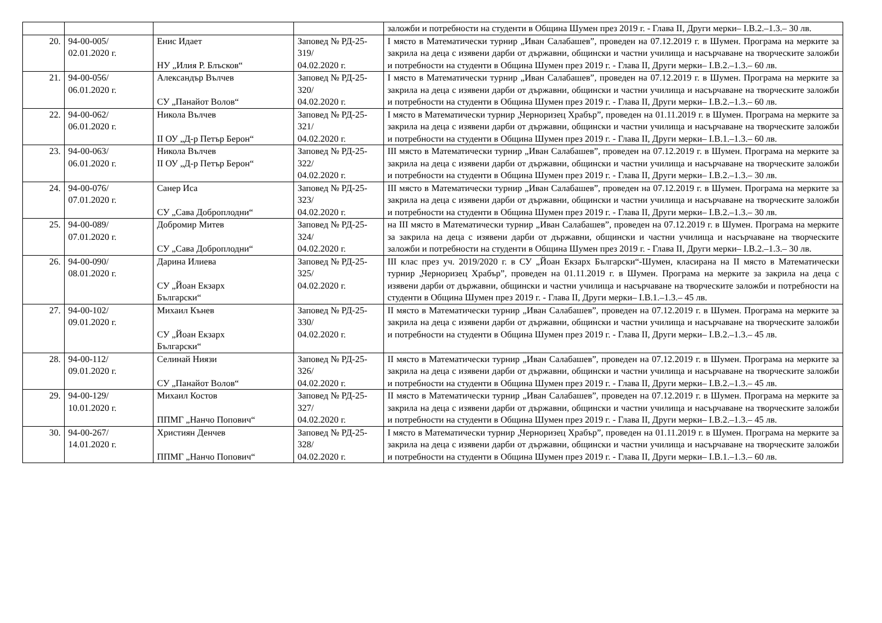| | | | | заложби и потребности на студенти в Община Шумен през 2019 г. - Глава II, Други мерки– I.В.2.–1.3.– 30 лв. |
| 20. | 94-00-005/ 02.01.2020 г. | Енис Идает НУ „Илия Р. Блъсков“ | Заповед № РД-25-319/ 04.02.2020 г. | I място в Математически турнир „Иван Салабашев”, проведен на 07.12.2019 г. в Шумен. Програма на мерките за закрила на деца с изявени дарби от държавни, общински и частни училища и насърчаване на творческите заложби и потребности на студенти в Община Шумен през 2019 г. - Глава II, Други мерки– I.В.2.–1.3.– 60 лв. |
| 21. | 94-00-056/ 06.01.2020 г. | Александър Вълчев СУ „Панайот Волов“ | Заповед № РД-25-320/ 04.02.2020 г. | I място в Математически турнир „Иван Салабашев”, проведен на 07.12.2019 г. в Шумен. Програма на мерките за закрила на деца с изявени дарби от държавни, общински и частни училища и насърчаване на творческите заложби и потребности на студенти в Община Шумен през 2019 г. - Глава II, Други мерки– I.В.2.–1.3.– 60 лв. |
| 22. | 94-00-062/ 06.01.2020 г. | Никола Вълчев II ОУ „Д-р Петър Берон“ | Заповед № РД-25-321/ 04.02.2020 г. | I място в Математически турнир „Черноризец Храбър”, проведен на 01.11.2019 г. в Шумен. Програма на мерките за закрила на деца с изявени дарби от държавни, общински и частни училища и насърчаване на творческите заложби и потребности на студенти в Община Шумен през 2019 г. - Глава II, Други мерки– I.В.1.–1.3.– 60 лв. |
| 23. | 94-00-063/ 06.01.2020 г. | Никола Вълчев II ОУ „Д-р Петър Берон“ | Заповед № РД-25-322/ 04.02.2020 г. | III място в Математически турнир „Иван Салабашев”, проведен на 07.12.2019 г. в Шумен. Програма на мерките за закрила на деца с изявени дарби от държавни, общински и частни училища и насърчаване на творческите заложби и потребности на студенти в Община Шумен през 2019 г. - Глава II, Други мерки– I.В.2.–1.3.– 30 лв. |
| 24. | 94-00-076/ 07.01.2020 г. | Санер Иса СУ „Сава Доброплодни“ | Заповед № РД-25-323/ 04.02.2020 г. | III място в Математически турнир „Иван Салабашев”, проведен на 07.12.2019 г. в Шумен. Програма на мерките за закрила на деца с изявени дарби от държавни, общински и частни училища и насърчаване на творческите заложби и потребности на студенти в Община Шумен през 2019 г. - Глава II, Други мерки– I.В.2.–1.3.– 30 лв. |
| 25. | 94-00-089/ 07.01.2020 г. | Добромир Митев СУ „Сава Доброплодни“ | Заповед № РД-25-324/ 04.02.2020 г. | на III място в Математически турнир „Иван Салабашев”, проведен на 07.12.2019 г. в Шумен. Програма на мерките за закрила на деца с изявени дарби от държавни, общински и частни училища и насърчаване на творческите заложби и потребности на студенти в Община Шумен през 2019 г. - Глава II, Други мерки– I.В.2.–1.3.– 30 лв. |
| 26. | 94-00-090/ 08.01.2020 г. | Дарина Илиева СУ „Йоан Екзарх Български“ | Заповед № РД-25-325/ 04.02.2020 г. | III клас през уч. 2019/2020 г. в СУ „Йоан Екзарх Български“-Шумен, класирана на II място в Математически турнир „Черноризец Храбър”, проведен на 01.11.2019 г. в Шумен. Програма на мерките за закрила на деца с изявени дарби от държавни, общински и частни училища и насърчаване на творческите заложби и потребности на студенти в Община Шумен през 2019 г. - Глава II, Други мерки– I.В.1.–1.3.– 45 лв. |
| 27. | 94-00-102/ 09.01.2020 г. | Михаил Кънев СУ „Йоан Екзарх Български“ | Заповед № РД-25-330/ 04.02.2020 г. | II място в Математически турнир „Иван Салабашев”, проведен на 07.12.2019 г. в Шумен. Програма на мерките за закрила на деца с изявени дарби от държавни, общински и частни училища и насърчаване на творческите заложби и потребности на студенти в Община Шумен през 2019 г. - Глава II, Други мерки– I.В.2.–1.3.– 45 лв. |
| 28. | 94-00-112/ 09.01.2020 г. | Селинай Ниязи СУ „Панайот Волов“ | Заповед № РД-25-326/ 04.02.2020 г. | II място в Математически турнир „Иван Салабашев”, проведен на 07.12.2019 г. в Шумен. Програма на мерките за закрила на деца с изявени дарби от държавни, общински и частни училища и насърчаване на творческите заложби и потребности на студенти в Община Шумен през 2019 г. - Глава II, Други мерки– I.В.2.–1.3.– 45 лв. |
| 29. | 94-00-129/ 10.01.2020 г. | Михаил Костов ППМГ „Нанчо Попович“ | Заповед № РД-25-327/ 04.02.2020 г. | II място в Математически турнир „Иван Салабашев”, проведен на 07.12.2019 г. в Шумен. Програма на мерките за закрила на деца с изявени дарби от държавни, общински и частни училища и насърчаване на творческите заложби и потребности на студенти в Община Шумен през 2019 г. - Глава II, Други мерки– I.В.2.–1.3.– 45 лв. |
| 30. | 94-00-267/ 14.01.2020 г. | Християн Денчев ППМГ „Нанчо Попович“ | Заповед № РД-25-328/ 04.02.2020 г. | I място в Математически турнир „Черноризец Храбър”, проведен на 01.11.2019 г. в Шумен. Програма на мерките за закрила на деца с изявени дарби от държавни, общински и частни училища и насърчаване на творческите заложби и потребности на студенти в Община Шумен през 2019 г. - Глава II, Други мерки– I.В.1.–1.3.– 60 лв. |